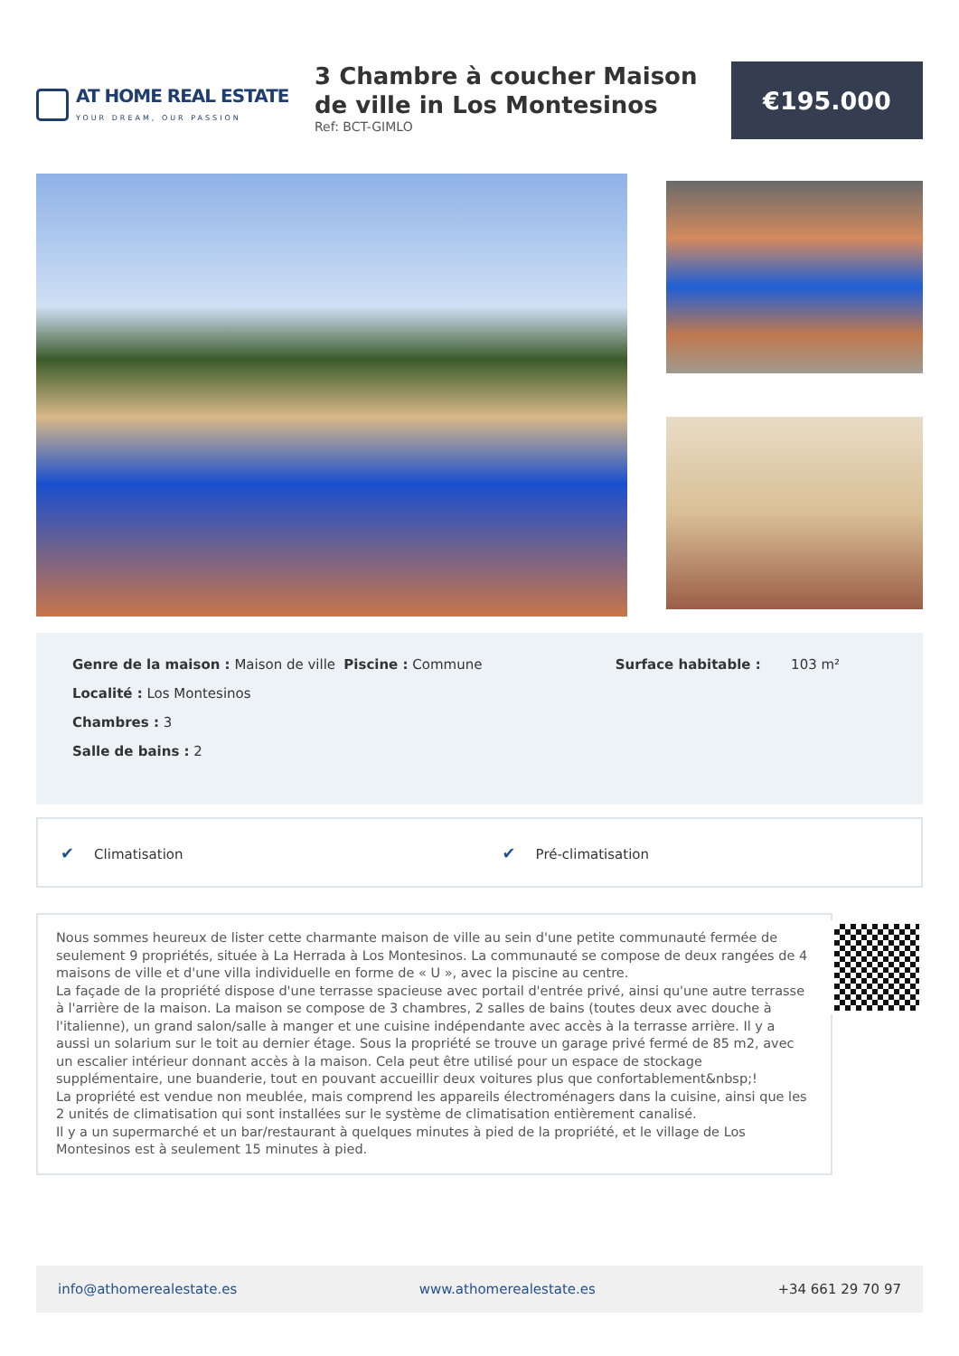AT HOME REAL ESTATE
YOUR DREAM, OUR PASSION
3 Chambre à coucher Maison de ville in Los Montesinos
Ref: BCT-GIMLO
€195.000
Genre de la maison : Maison de ville
Localité : Los Montesinos
Chambres : 3
Salle de bains : 2
Piscine : Commune Surface habitable : 103 m²
✔ Climatisation ✔ Pré-climatisation
Nous sommes heureux de lister cette charmante maison de ville au sein d'une petite communauté fermée de seulement 9 propriétés, située à La Herrada à Los Montesinos. La communauté se compose de deux rangées de 4 maisons de ville et d'une villa individuelle en forme de « U », avec la piscine au centre.
La façade de la propriété dispose d'une terrasse spacieuse avec portail d'entrée privé, ainsi qu'une autre terrasse à l'arrière de la maison. La maison se compose de 3 chambres, 2 salles de bains (toutes deux avec douche à l'italienne), un grand salon/salle à manger et une cuisine indépendante avec accès à la terrasse arrière. Il y a aussi un solarium sur le toit au dernier étage. Sous la propriété se trouve un garage privé fermé de 85 m2, avec un escalier intérieur donnant accès à la maison. Cela peut être utilisé pour un espace de stockage supplémentaire, une buanderie, tout en pouvant accueillir deux voitures plus que confortablement&nbsp;!
La propriété est vendue non meublée, mais comprend les appareils électroménagers dans la cuisine, ainsi que les 2 unités de climatisation qui sont installées sur le système de climatisation entièrement canalisé.
Il y a un supermarché et un bar/restaurant à quelques minutes à pied de la propriété, et le village de Los Montesinos est à seulement 15 minutes à pied.
info@athomerealestate.es www.athomerealestate.es +34 661 29 70 97